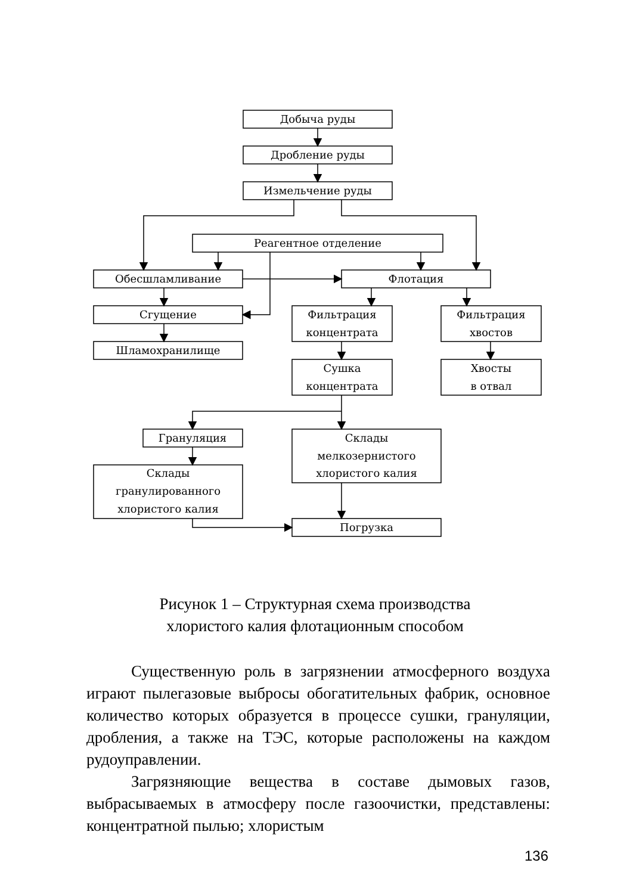Добыча руды
Дробление руды
Измельчение руды
Реагентное отделение
Обесшламливание
Флотация
Сгущение
Шламохранилище
Фильтрация
концентрата
Фильтрация
хвостов
Сушка
концентрата
Хвосты
в отвал
Грануляция
Склады
мелкозернистого
хлористого калия
Склады
гранулированного
хлористого калия
Погрузка
Рисунок 1 – Структурная схема производства
хлористого калия флотационным способом
Существенную роль в загрязнении атмосферного воздуха играют пылегазовые выбросы обогатительных фабрик, основное количество которых образуется в процессе сушки, грануляции, дробления, а также на ТЭС, которые расположены на каждом рудоуправлении.
Загрязняющие вещества в составе дымовых газов, выбрасываемых в атмосферу после газоочистки, представлены: концентратной пылью; хлористым
136